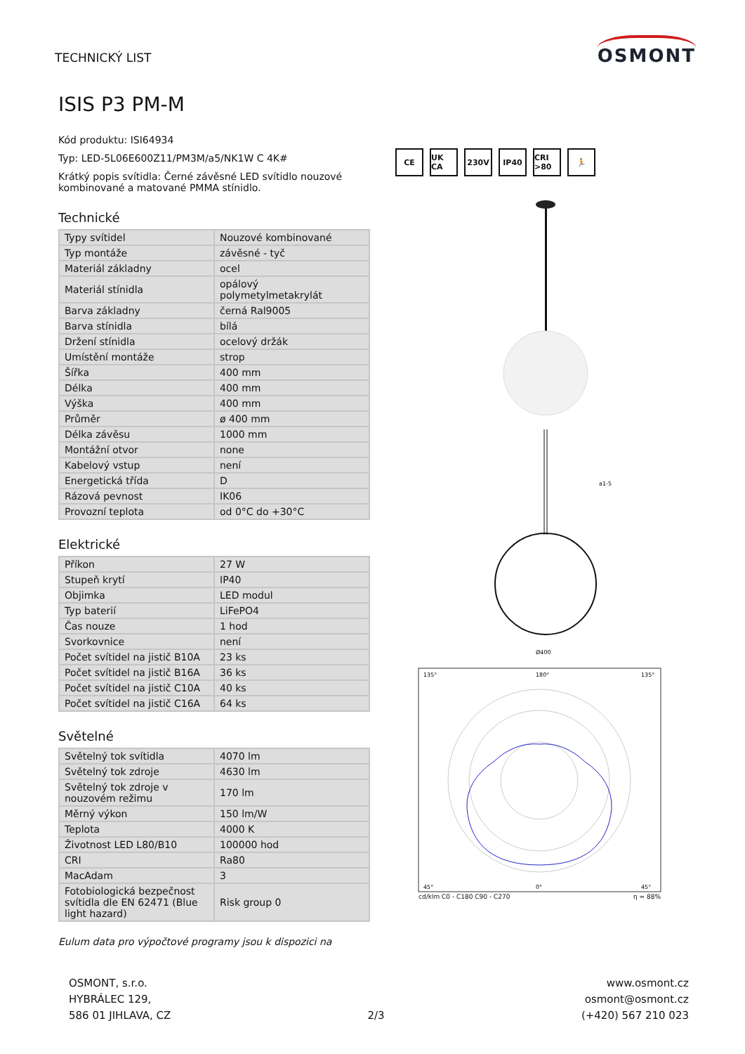TECHNICKÝ LIST
OSMONT
ISIS P3 PM-M
Kód produktu: ISI64934
Typ: LED-5L06E600Z11/PM3M/a5/NK1W C 4K#
Krátký popis svítidla: Černé závěsné LED svítidlo nouzové kombinované a matované PMMA stínidlo.
Technické
| Typy svítidel | Nouzové kombinované |
| Typ montáže | závěsné - tyč |
| Materiál základny | ocel |
| Materiál stínidla | opálový polymetylmetakrylát |
| Barva základny | černá Ral9005 |
| Barva stínidla | bílá |
| Držení stínidla | ocelový držák |
| Umístění montáže | strop |
| Šířka | 400 mm |
| Délka | 400 mm |
| Výška | 400 mm |
| Průměr | ø 400 mm |
| Délka závěsu | 1000 mm |
| Montážní otvor | none |
| Kabelový vstup | není |
| Energetická třída | D |
| Rázová pevnost | IK06 |
| Provozní teplota | od 0°C do +30°C |
Elektrické
| Příkon | 27 W |
| Stupeň krytí | IP40 |
| Objimka | LED modul |
| Typ baterií | LiFePO4 |
| Čas nouze | 1 hod |
| Svorkovnice | není |
| Počet svítidel na jistič B10A | 23 ks |
| Počet svítidel na jistič B16A | 36 ks |
| Počet svítidel na jistič C10A | 40 ks |
| Počet svítidel na jistič C16A | 64 ks |
Světelné
| Světelný tok svítidla | 4070 lm |
| Světelný tok zdroje | 4630 lm |
| Světelný tok zdroje v nouzovém režimu | 170 lm |
| Měrný výkon | 150 lm/W |
| Teplota | 4000 K |
| Životnost LED L80/B10 | 100000 hod |
| CRI | Ra80 |
| MacAdam | 3 |
| Fotobiologická bezpečnost svítidla dle EN 62471 (Blue light hazard) | Risk group 0 |
Eulum data pro výpočtové programy jsou k dispozici na
CE UK CA 230V IP40 CRI >80 🏃
Ø400
a1-5
135°
180°
135°
45°
0°
45°
cd/klm C0 - C180 C90 - C270 η = 88%
OSMONT, s.r.o.
HYBRÁLEC 129,
586 01 JIHLAVA, CZ
2/3 www.osmont.cz
osmont@osmont.cz
(+420) 567 210 023